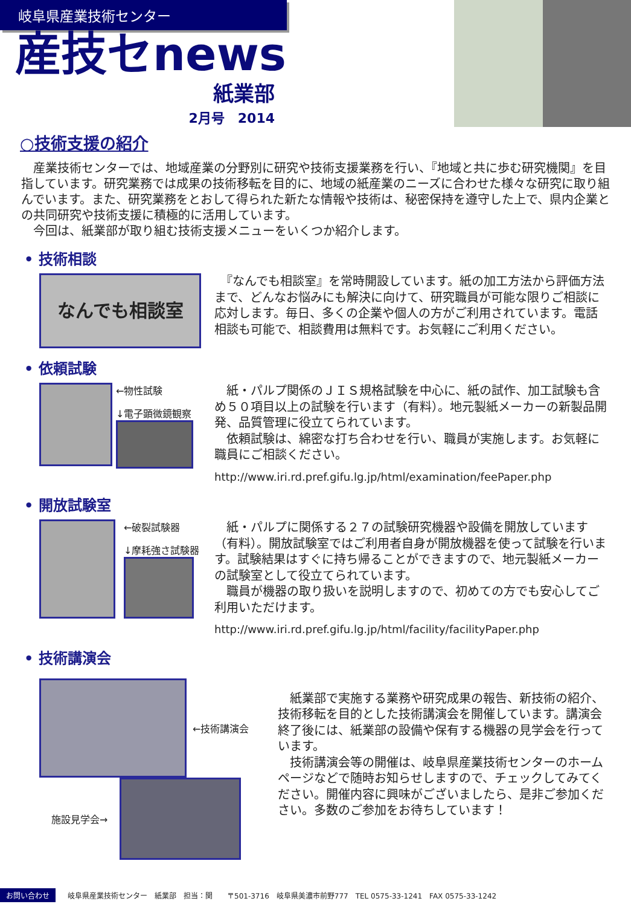岐阜県産業技術センター
産技セnews
紙業部
2月号　2014
○技術支援の紹介
　産業技術センターでは、地域産業の分野別に研究や技術支援業務を行い、『地域と共に歩む研究機関』を目指しています。研究業務では成果の技術移転を目的に、地域の紙産業のニーズに合わせた様々な研究に取り組んでいます。また、研究業務をとおして得られた新たな情報や技術は、秘密保持を遵守した上で、県内企業との共同研究や技術支援に積極的に活用しています。
　今回は、紙業部が取り組む技術支援メニューをいくつか紹介します。
• 技術相談
なんでも相談室
　『なんでも相談室』を常時開設しています。紙の加工方法から評価方法まで、どんなお悩みにも解決に向けて、研究職員が可能な限りご相談に応対します。毎日、多くの企業や個人の方がご利用されています。電話相談も可能で、相談費用は無料です。お気軽にご利用ください。
• 依頼試験
←物性試験
↓電子顕微鏡観察
　紙・パルプ関係のＪＩＳ規格試験を中心に、紙の試作、加工試験も含め５０項目以上の試験を行います（有料）。地元製紙メーカーの新製品開発、品質管理に役立てられています。
　依頼試験は、綿密な打ち合わせを行い、職員が実施します。お気軽に職員にご相談ください。
http://www.iri.rd.pref.gifu.lg.jp/html/examination/feePaper.php
• 開放試験室
←破裂試験器
↓摩耗強さ試験器
　紙・パルプに関係する２７の試験研究機器や設備を開放しています（有料）。開放試験室ではご利用者自身が開放機器を使って試験を行います。試験結果はすぐに持ち帰ることができますので、地元製紙メーカーの試験室として役立てられています。
　職員が機器の取り扱いを説明しますので、初めての方でも安心してご利用いただけます。
http://www.iri.rd.pref.gifu.lg.jp/html/facility/facilityPaper.php
• 技術講演会
←技術講演会
施設見学会→
　紙業部で実施する業務や研究成果の報告、新技術の紹介、技術移転を目的とした技術講演会を開催しています。講演会終了後には、紙業部の設備や保有する機器の見学会を行っています。
　技術講演会等の開催は、岐阜県産業技術センターのホームページなどで随時お知らせしますので、チェックしてみてください。開催内容に興味がございましたら、是非ご参加ください。多数のご参加をお待ちしています！
お問い合わせ 岐阜県産業技術センター　紙業部　担当：関　　〒501-3716　岐阜県美濃市前野777　TEL 0575-33-1241　FAX 0575-33-1242